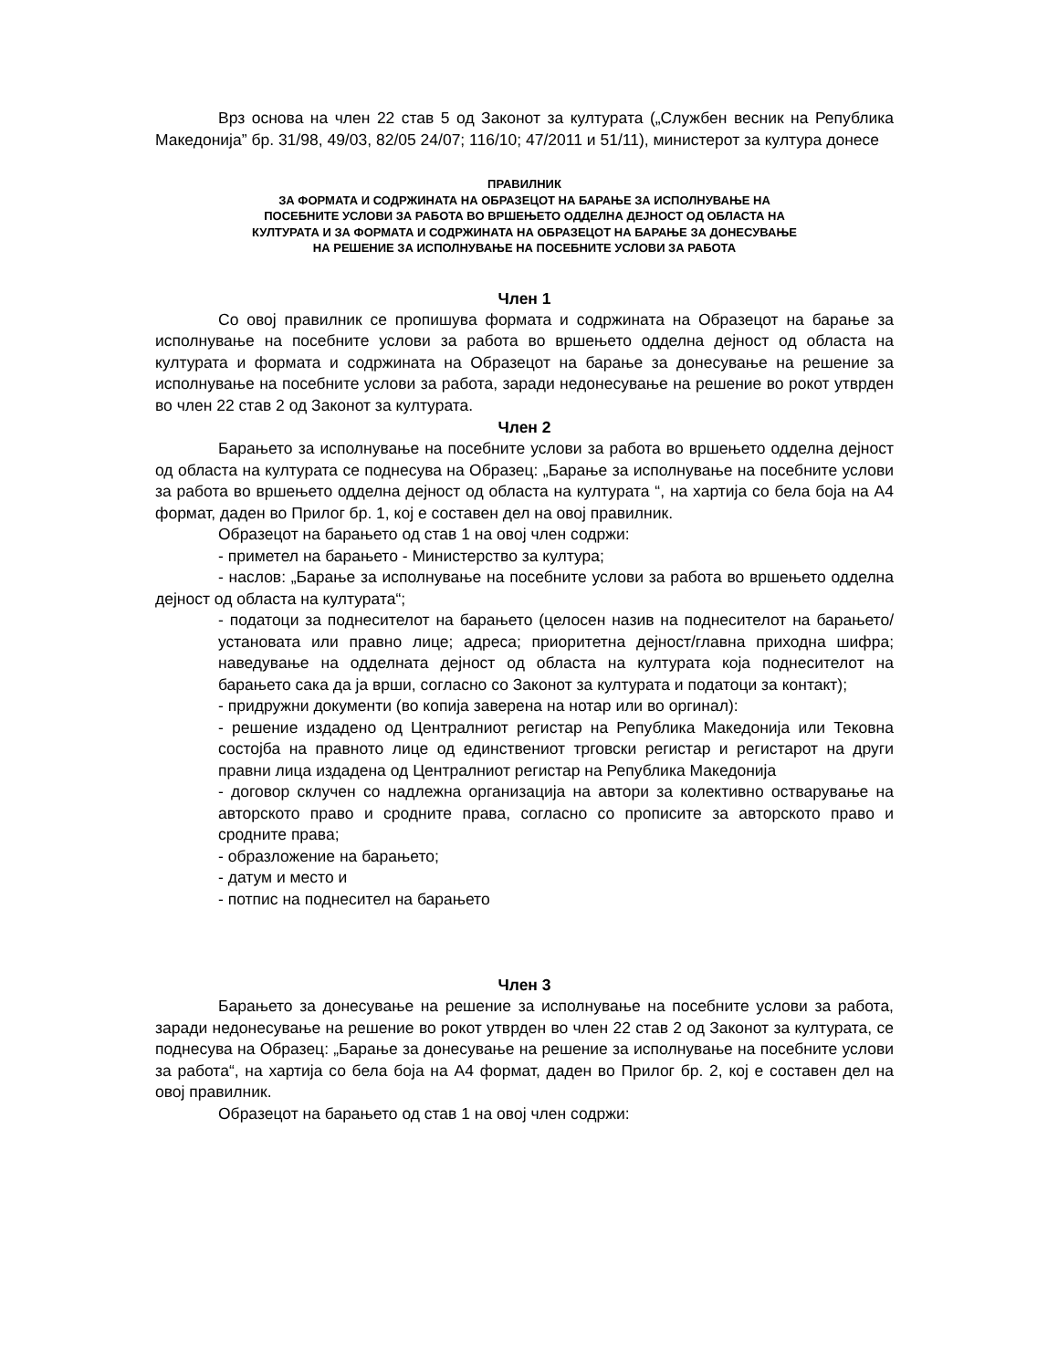Врз основа на член 22 став 5 од Законот за културата („Службен весник на Република Македонија” бр. 31/98, 49/03, 82/05 24/07; 116/10; 47/2011 и 51/11), министерот за култура донесе
ПРАВИЛНИК
ЗА ФОРМАТА И СОДРЖИНАТА НА ОБРАЗЕЦОТ НА БАРАЊЕ ЗА ИСПОЛНУВАЊЕ НА
ПОСЕБНИТЕ УСЛОВИ ЗА РАБОТА ВО ВРШЕЊЕТО ОДДЕЛНА ДЕЈНОСТ ОД ОБЛАСТА НА
КУЛТУРАТА И ЗА ФОРМАТА И СОДРЖИНАТА НА ОБРАЗЕЦОТ НА БАРАЊЕ ЗА ДОНЕСУВАЊЕ
НА РЕШЕНИЕ ЗА ИСПОЛНУВАЊЕ НА ПОСЕБНИТЕ УСЛОВИ ЗА РАБОТА
Член 1
Со овој правилник се пропишува формата и содржината на Образецот на барање за исполнување на посебните услови за работа во вршењето одделна дејност од областа на културата и формата и содржината на Образецот на барање за донесување на решение за исполнување на посебните услови за работа, заради недонесување на решение во рокот утврден во член 22 став 2 од Законот за културата.
Член 2
Барањето за исполнување на посебните услови за работа во вршењето одделна дејност од областа на културата се поднесува на Образец: „Барање за исполнување на посебните услови за работа во вршењето одделна дејност од областа на културата “, на хартија со бела боја на А4 формат, даден во Прилог бр. 1, кој е составен дел на овој правилник.
Образецот на барањето од став 1 на овој член содржи:
- приметел на барањето - Министерство за култура;
- наслов: „Барање за исполнување на посебните услови за работа во вршењето одделна дејност од областа на културата“;
- податоци за поднесителот на барањето (целосен назив на поднесителот на барањето/установата или правно лице; адреса; приоритетна дејност/главна приходна шифра; наведување на одделната дејност од областа на културата која поднесителот на барањето сака да ја врши, согласно со Законот за културата и податоци за контакт);
- придружни документи (во копија заверена на нотар или во оргинал):
- решение издадено од Централниот регистар на Република Македонија или Тековна состојба на правното лице од единствениот трговски регистар и регистарот на други правни лица издадена од Централниот регистар на Република Македонија
- договор склучен со надлежна организација на автори за колективно остварување на авторското право и сродните права, согласно со прописите за авторското право и сродните права;
- образложение на барањето;
- датум и место и
- потпис на поднесител на барањето
Член 3
Барањето за донесување на решение за исполнување на посебните услови за работа, заради недонесување на решение во рокот утврден во член 22 став 2 од Законот за културата, се поднесува на Образец: „Барање за донесување на решение за исполнување на посебните услови за работа“, на хартија со бела боја на А4 формат, даден во Прилог бр. 2, кој е составен дел на овој правилник.
Образецот на барањето од став 1 на овој член содржи: